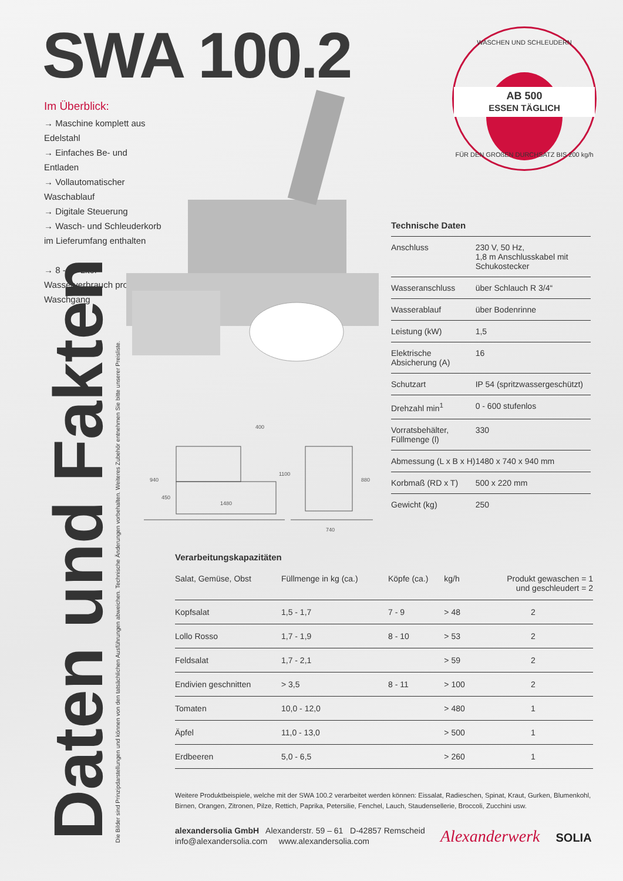SWA 100.2
Im Überblick:
→ Maschine komplett aus Edelstahl
→ Einfaches Be- und Entladen
→ Vollautomatischer Waschablauf
→ Digitale Steuerung
→ Wasch- und Schleuderkorb im Lieferumfang enthalten
→ 8 - 10 Liter Wasserverbrauch pro Waschgang
WASCHEN UND SCHLEUDERN
AB 500
ESSEN TÄGLICH
FÜR DEN GROßEN DURCHSATZ BIS 200 kg/h
400
1480
740
940
450
1100
880
Daten und Fakten Die Bilder sind Prinzipdarstellungen und können von den tatsächlichen Ausführungen abweichen. Technische Änderungen vorbehalten. Weiteres Zubehör entnehmen Sie bitte unserer Preisliste.
Technische Daten
| Anschluss | 230 V, 50 Hz, 1,8 m Anschlusskabel mit Schukostecker |
| Wasseranschluss | über Schlauch R 3/4“ |
| Wasserablauf | über Bodenrinne |
| Leistung (kW) | 1,5 |
| Elektrische Absicherung (A) | 16 |
| Schutzart | IP 54 (spritzwassergeschützt) |
| Drehzahl min<sup>1</sup> | 0 - 600 stufenlos |
| Vorratsbehälter, Füllmenge (l) | 330 |
| Abmessung (L x B x H) | 1480 x 740 x 940 mm |
| Korbmaß (RD x T) | 500 x 220 mm |
| Gewicht (kg) | 250 |
Verarbeitungskapazitäten
| Salat, Gemüse, Obst | Füllmenge in kg (ca.) | Köpfe (ca.) | kg/h | Produkt gewaschen = 1 und geschleudert = 2 |
| --- | --- | --- | --- | --- |
| Kopfsalat | 1,5 - 1,7 | 7 - 9 | > 48 | 2 |
| Lollo Rosso | 1,7 - 1,9 | 8 - 10 | > 53 | 2 |
| Feldsalat | 1,7 - 2,1 | | > 59 | 2 |
| Endivien geschnitten | > 3,5 | 8 - 11 | > 100 | 2 |
| Tomaten | 10,0 - 12,0 | | > 480 | 1 |
| Äpfel | 11,0 - 13,0 | | > 500 | 1 |
| Erdbeeren | 5,0 - 6,5 | | > 260 | 1 |
Weitere Produktbeispiele, welche mit der SWA 100.2 verarbeitet werden können: Eissalat, Radieschen, Spinat, Kraut, Gurken, Blumenkohl, Birnen, Orangen, Zitronen, Pilze, Rettich, Paprika, Petersilie, Fenchel, Lauch, Staudensellerie, Broccoli, Zucchini usw.
alexandersolia GmbH Alexanderstr. 59 – 61 D-42857 Remscheid
info@alexandersolia.com www.alexandersolia.com
Alexanderwerk SOLIA